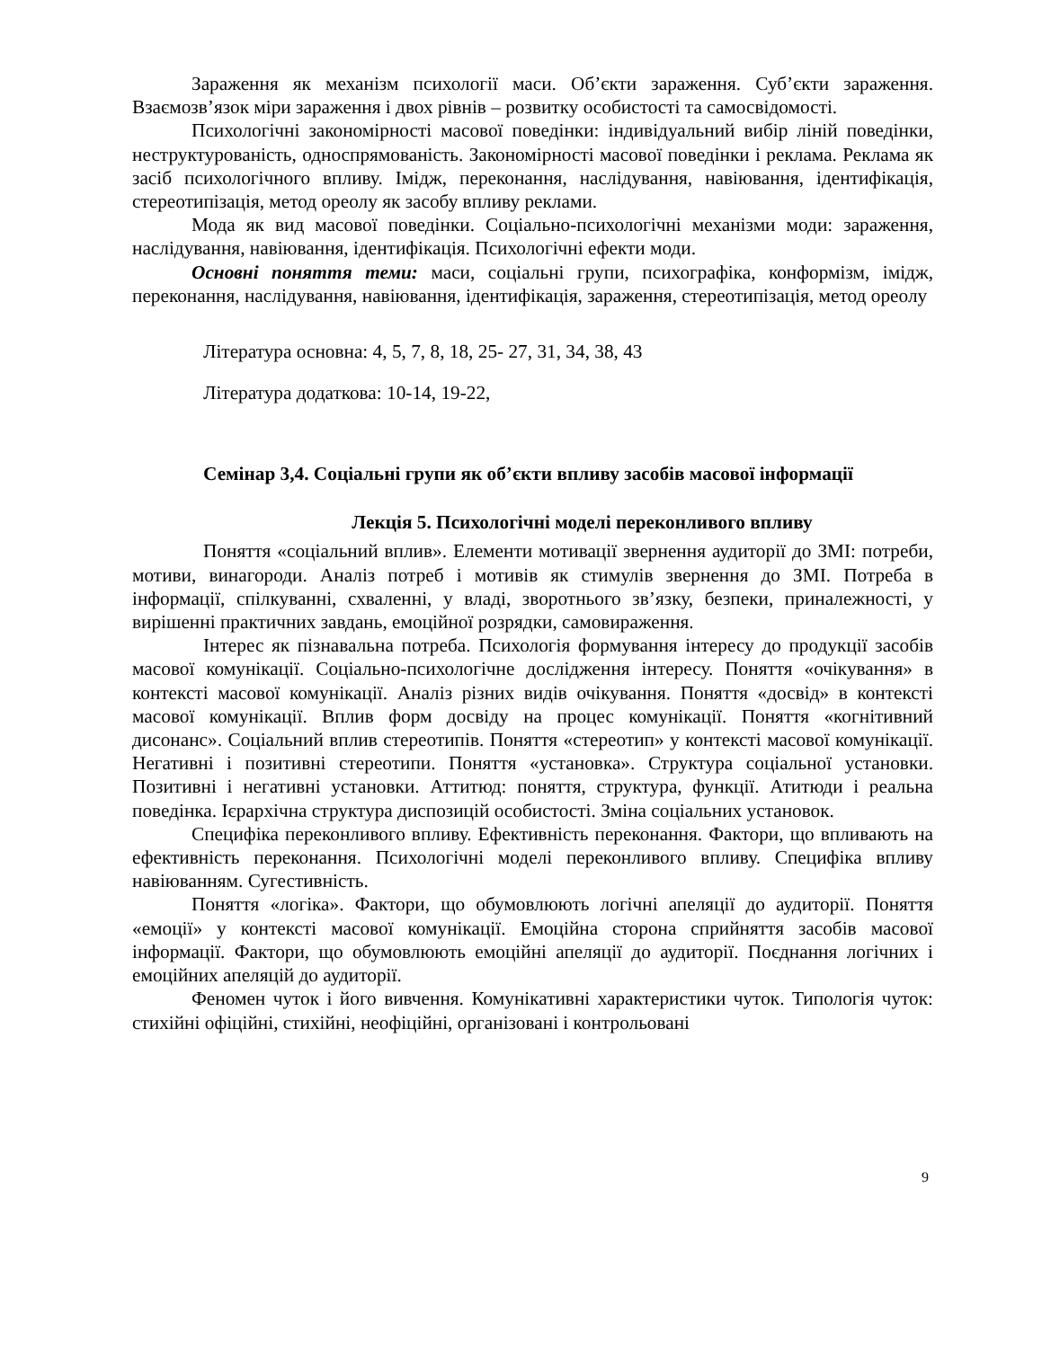Зараження як механізм психології маси. Об’єкти зараження. Суб’єкти зараження. Взаємозв’язок міри зараження і двох рівнів – розвитку особистості та самосвідомості.
Психологічні закономірності масової поведінки: індивідуальний вибір ліній поведінки, неструктурованість, односпрямованість. Закономірності масової поведінки і реклама. Реклама як засіб психологічного впливу. Імідж, переконання, наслідування, навіювання, ідентифікація, стереотипізація, метод ореолу як засобу впливу реклами.
Мода як вид масової поведінки. Соціально-психологічні механізми моди: зараження, наслідування, навіювання, ідентифікація. Психологічні ефекти моди.
Основні поняття теми: маси, соціальні групи, психографіка, конформізм, імідж, переконання, наслідування, навіювання, ідентифікація, зараження, стереотипізація, метод ореолу
Література основна: 4, 5, 7, 8, 18, 25- 27, 31, 34, 38, 43
Література додаткова: 10-14, 19-22,
Семінар 3,4. Соціальні групи як об’єкти впливу засобів масової інформації
Лекція 5. Психологічні моделі переконливого впливу
Поняття «соціальний вплив». Елементи мотивації звернення аудиторії до ЗМІ: потреби, мотиви, винагороди. Аналіз потреб і мотивів як стимулів звернення до ЗМІ. Потреба в інформації, спілкуванні, схваленні, у владі, зворотнього зв’язку, безпеки, приналежності, у вирішенні практичних завдань, емоційної розрядки, самовираження.
Інтерес як пізнавальна потреба. Психологія формування інтересу до продукції засобів масової комунікації. Соціально-психологічне дослідження інтересу. Поняття «очікування» в контексті масової комунікації. Аналіз різних видів очікування. Поняття «досвід» в контексті масової комунікації. Вплив форм досвіду на процес комунікації. Поняття «когнітивний дисонанс». Соціальний вплив стереотипів. Поняття «стереотип» у контексті масової комунікації. Негативні і позитивні стереотипи. Поняття «установка». Структура соціальної установки. Позитивні і негативні установки. Аттитюд: поняття, структура, функції. Атитюди і реальна поведінка. Ієрархічна структура диспозицій особистості. Зміна соціальних установок.
Специфіка переконливого впливу. Ефективність переконання. Фактори, що впливають на ефективність переконання. Психологічні моделі переконливого впливу. Специфіка впливу навіюванням. Сугестивність.
Поняття «логіка». Фактори, що обумовлюють логічні апеляції до аудиторії. Поняття «емоції» у контексті масової комунікації. Емоційна сторона сприйняття засобів масової інформації. Фактори, що обумовлюють емоційні апеляції до аудиторії. Поєднання логічних і емоційних апеляцій до аудиторії.
Феномен чуток і його вивчення. Комунікативні характеристики чуток. Типологія чуток: стихійні офіційні, стихійні, неофіційні, організовані і контрольовані
9